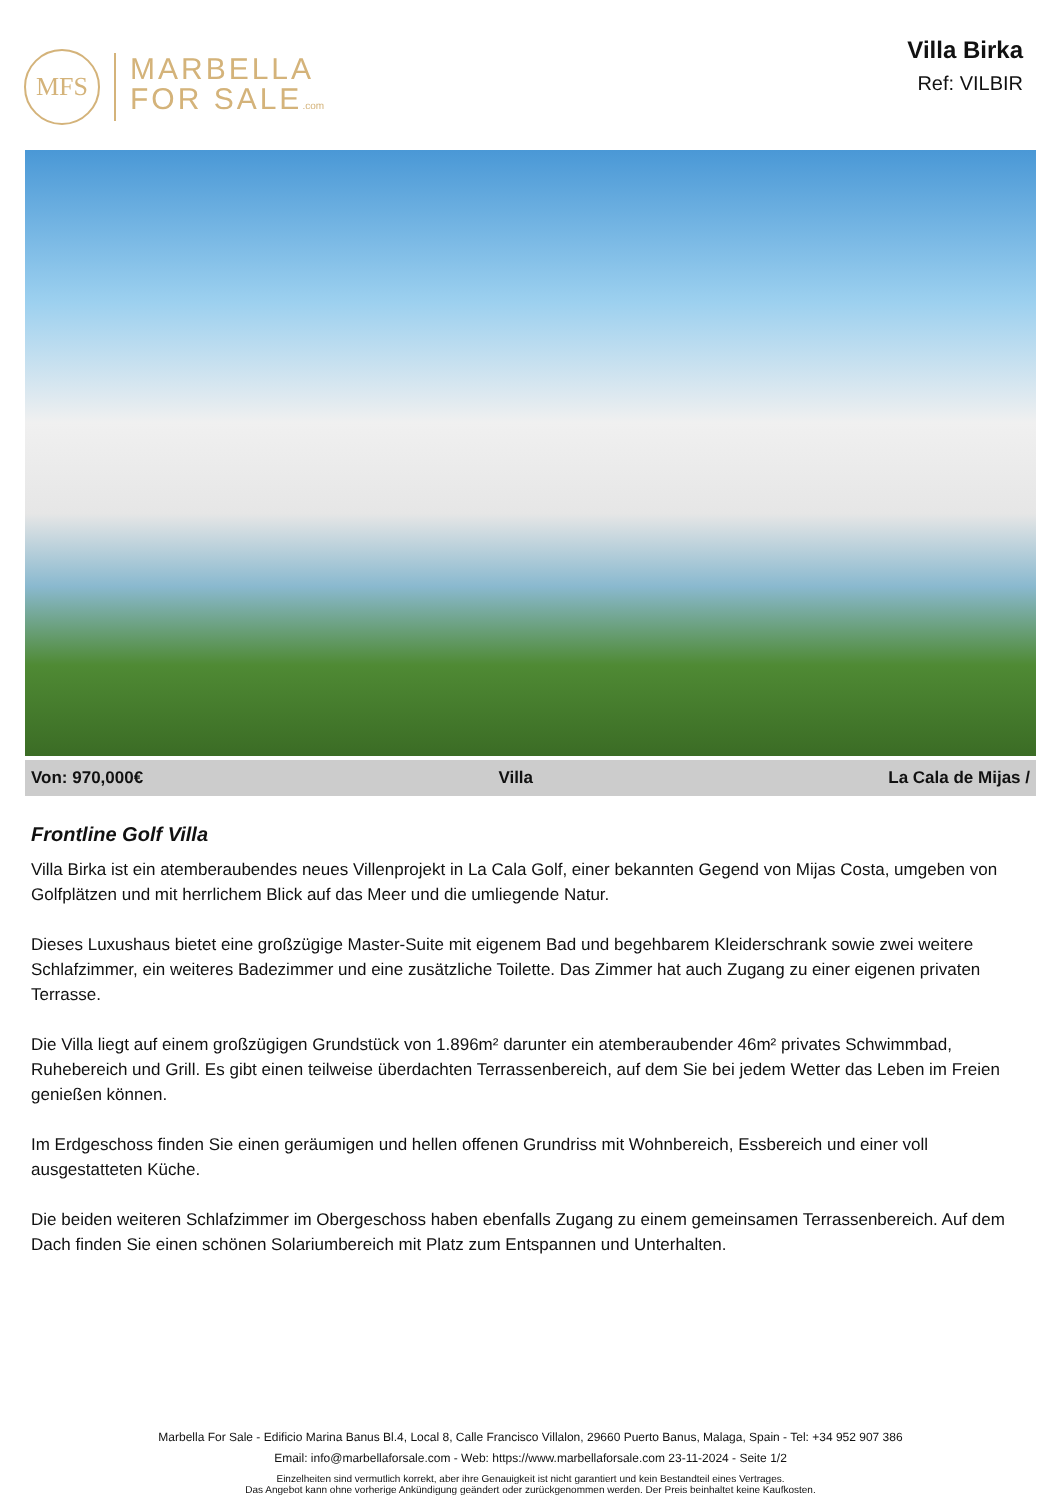MFS
MARBELLA
FOR SALE.com
Villa Birka
Ref: VILBIR
Von: 970,000€ Villa La Cala de Mijas /
Frontline Golf Villa
Villa Birka ist ein atemberaubendes neues Villenprojekt in La Cala Golf, einer bekannten Gegend von Mijas Costa, umgeben von Golfplätzen und mit herrlichem Blick auf das Meer und die umliegende Natur.
Dieses Luxushaus bietet eine großzügige Master-Suite mit eigenem Bad und begehbarem Kleiderschrank sowie zwei weitere Schlafzimmer, ein weiteres Badezimmer und eine zusätzliche Toilette. Das Zimmer hat auch Zugang zu einer eigenen privaten Terrasse.
Die Villa liegt auf einem großzügigen Grundstück von 1.896m² darunter ein atemberaubender 46m² privates Schwimmbad, Ruhebereich und Grill. Es gibt einen teilweise überdachten Terrassenbereich, auf dem Sie bei jedem Wetter das Leben im Freien genießen können.
Im Erdgeschoss finden Sie einen geräumigen und hellen offenen Grundriss mit Wohnbereich, Essbereich und einer voll ausgestatteten Küche.
Die beiden weiteren Schlafzimmer im Obergeschoss haben ebenfalls Zugang zu einem gemeinsamen Terrassenbereich. Auf dem Dach finden Sie einen schönen Solariumbereich mit Platz zum Entspannen und Unterhalten.
Marbella For Sale - Edificio Marina Banus Bl.4, Local 8, Calle Francisco Villalon, 29660 Puerto Banus, Malaga, Spain - Tel: +34 952 907 386
Email: info@marbellaforsale.com - Web: https://www.marbellaforsale.com 23-11-2024 - Seite 1/2
Einzelheiten sind vermutlich korrekt, aber ihre Genauigkeit ist nicht garantiert und kein Bestandteil eines Vertrages.
Das Angebot kann ohne vorherige Ankündigung geändert oder zurückgenommen werden. Der Preis beinhaltet keine Kaufkosten.